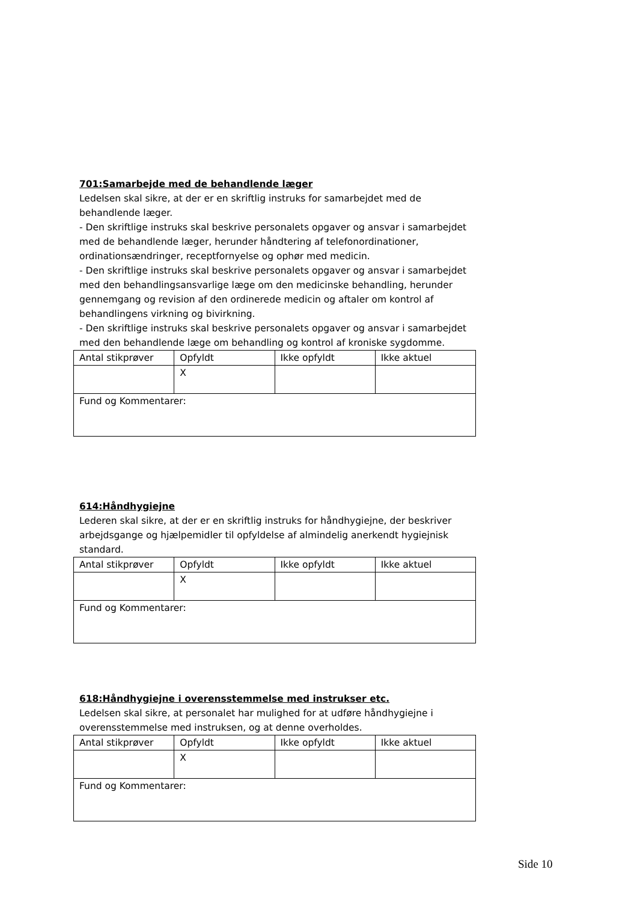701:Samarbejde med de behandlende læger
Ledelsen skal sikre, at der er en skriftlig instruks for samarbejdet med de behandlende læger.
- Den skriftlige instruks skal beskrive personalets opgaver og ansvar i samarbejdet med de behandlende læger, herunder håndtering af telefonordinationer, ordinationsændringer, receptfornyelse og ophør med medicin.
- Den skriftlige instruks skal beskrive personalets opgaver og ansvar i samarbejdet med den behandlingsansvarlige læge om den medicinske behandling, herunder gennemgang og revision af den ordinerede medicin og aftaler om kontrol af behandlingens virkning og bivirkning.
- Den skriftlige instruks skal beskrive personalets opgaver og ansvar i samarbejdet med den behandlende læge om behandling og kontrol af kroniske sygdomme.
| Antal stikprøver | Opfyldt | Ikke opfyldt | Ikke aktuel |
| | X | | |
| Fund og Kommentarer: | | | |
614:Håndhygiejne
Lederen skal sikre, at der er en skriftlig instruks for håndhygiejne, der beskriver arbejdsgange og hjælpemidler til opfyldelse af almindelig anerkendt hygiejnisk standard.
| Antal stikprøver | Opfyldt | Ikke opfyldt | Ikke aktuel |
| | X | | |
| Fund og Kommentarer: | | | |
618:Håndhygiejne i overensstemmelse med instrukser etc.
Ledelsen skal sikre, at personalet har mulighed for at udføre håndhygiejne i overensstemmelse med instruksen, og at denne overholdes.
| Antal stikprøver | Opfyldt | Ikke opfyldt | Ikke aktuel |
| | X | | |
| Fund og Kommentarer: | | | |
Side 10